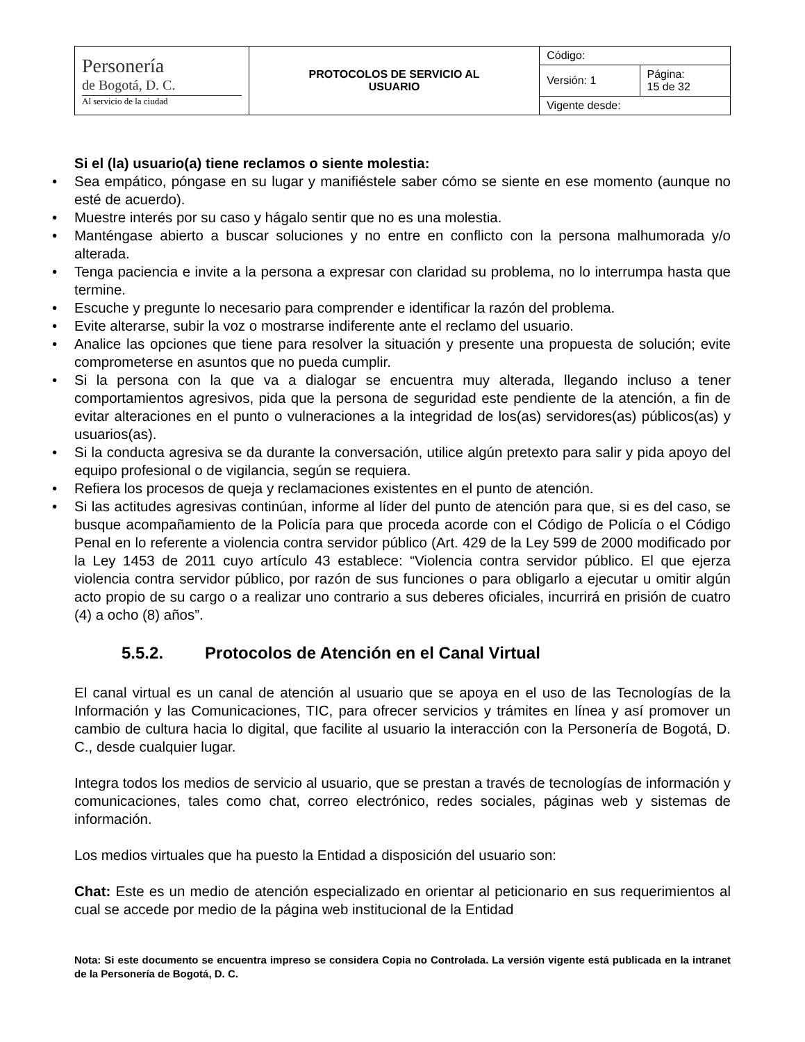| Personería de Bogotá, D. C. Al servicio de la ciudad | PROTOCOLOS DE SERVICIO AL USUARIO | Código: | |
| | | Versión: 1 | Página: 15 de 32 |
| | | Vigente desde: | |
Si el (la) usuario(a) tiene reclamos o siente molestia:
• Sea empático, póngase en su lugar y manifiéstele saber cómo se siente en ese momento (aunque no esté de acuerdo).
• Muestre interés por su caso y hágalo sentir que no es una molestia.
• Manténgase abierto a buscar soluciones y no entre en conflicto con la persona malhumorada y/o alterada.
• Tenga paciencia e invite a la persona a expresar con claridad su problema, no lo interrumpa hasta que termine.
• Escuche y pregunte lo necesario para comprender e identificar la razón del problema.
• Evite alterarse, subir la voz o mostrarse indiferente ante el reclamo del usuario.
• Analice las opciones que tiene para resolver la situación y presente una propuesta de solución; evite comprometerse en asuntos que no pueda cumplir.
• Si la persona con la que va a dialogar se encuentra muy alterada, llegando incluso a tener comportamientos agresivos, pida que la persona de seguridad este pendiente de la atención, a fin de evitar alteraciones en el punto o vulneraciones a la integridad de los(as) servidores(as) públicos(as) y usuarios(as).
• Si la conducta agresiva se da durante la conversación, utilice algún pretexto para salir y pida apoyo del equipo profesional o de vigilancia, según se requiera.
• Refiera los procesos de queja y reclamaciones existentes en el punto de atención.
• Si las actitudes agresivas continúan, informe al líder del punto de atención para que, si es del caso, se busque acompañamiento de la Policía para que proceda acorde con el Código de Policía o el Código Penal en lo referente a violencia contra servidor público (Art. 429 de la Ley 599 de 2000 modificado por la Ley 1453 de 2011 cuyo artículo 43 establece: “Violencia contra servidor público. El que ejerza violencia contra servidor público, por razón de sus funciones o para obligarlo a ejecutar u omitir algún acto propio de su cargo o a realizar uno contrario a sus deberes oficiales, incurrirá en prisión de cuatro (4) a ocho (8) años”.
5.5.2. Protocolos de Atención en el Canal Virtual
El canal virtual es un canal de atención al usuario que se apoya en el uso de las Tecnologías de la Información y las Comunicaciones, TIC, para ofrecer servicios y trámites en línea y así promover un cambio de cultura hacia lo digital, que facilite al usuario la interacción con la Personería de Bogotá, D. C., desde cualquier lugar.
Integra todos los medios de servicio al usuario, que se prestan a través de tecnologías de información y comunicaciones, tales como chat, correo electrónico, redes sociales, páginas web y sistemas de información.
Los medios virtuales que ha puesto la Entidad a disposición del usuario son:
Chat: Este es un medio de atención especializado en orientar al peticionario en sus requerimientos al cual se accede por medio de la página web institucional de la Entidad
Nota: Si este documento se encuentra impreso se considera Copia no Controlada. La versión vigente está publicada en la intranet de la Personería de Bogotá, D. C.